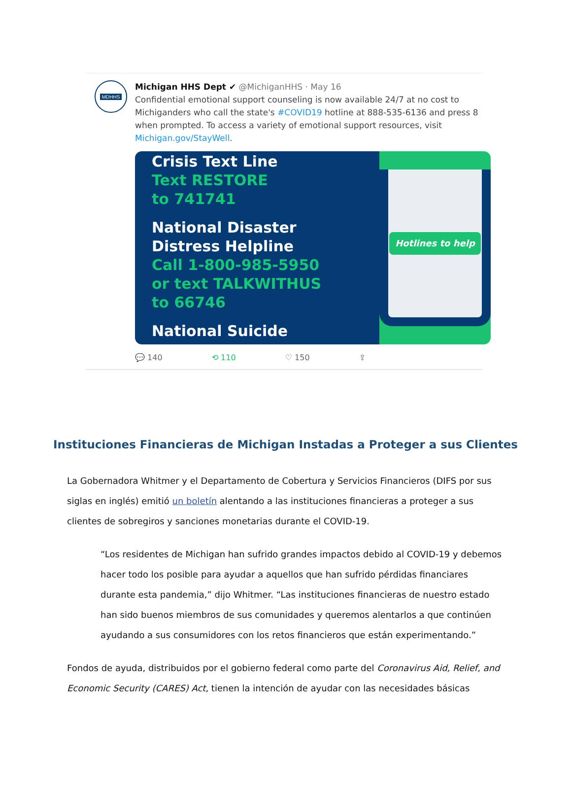MDHHS
Michigan HHS Dept ✔ @MichiganHHS · May 16
Confidential emotional support counseling is now available 24/7 at no cost to Michiganders who call the state's #COVID19 hotline at 888-535-6136 and press 8 when prompted. To access a variety of emotional support resources, visit Michigan.gov/StayWell.
Crisis Text Line
Text RESTORE
to 741741
National Disaster
Distress Helpline
Call 1-800-985-5950
or text TALKWITHUS
to 66746
National Suicide
Hotlines to help
💬 140 ⟲ 110 ♡ 150 ⇪
Instituciones Financieras de Michigan Instadas a Proteger a sus Clientes
La Gobernadora Whitmer y el Departamento de Cobertura y Servicios Financieros (DIFS por sus siglas en inglés) emitió un boletín alentando a las instituciones financieras a proteger a sus clientes de sobregiros y sanciones monetarias durante el COVID-19.
“Los residentes de Michigan han sufrido grandes impactos debido al COVID-19 y debemos hacer todo los posible para ayudar a aquellos que han sufrido pérdidas financiares durante esta pandemia,” dijo Whitmer. “Las instituciones financieras de nuestro estado han sido buenos miembros de sus comunidades y queremos alentarlos a que continúen ayudando a sus consumidores con los retos financieros que están experimentando.”
Fondos de ayuda, distribuidos por el gobierno federal como parte del Coronavirus Aid, Relief, and Economic Security (CARES) Act, tienen la intención de ayudar con las necesidades básicas